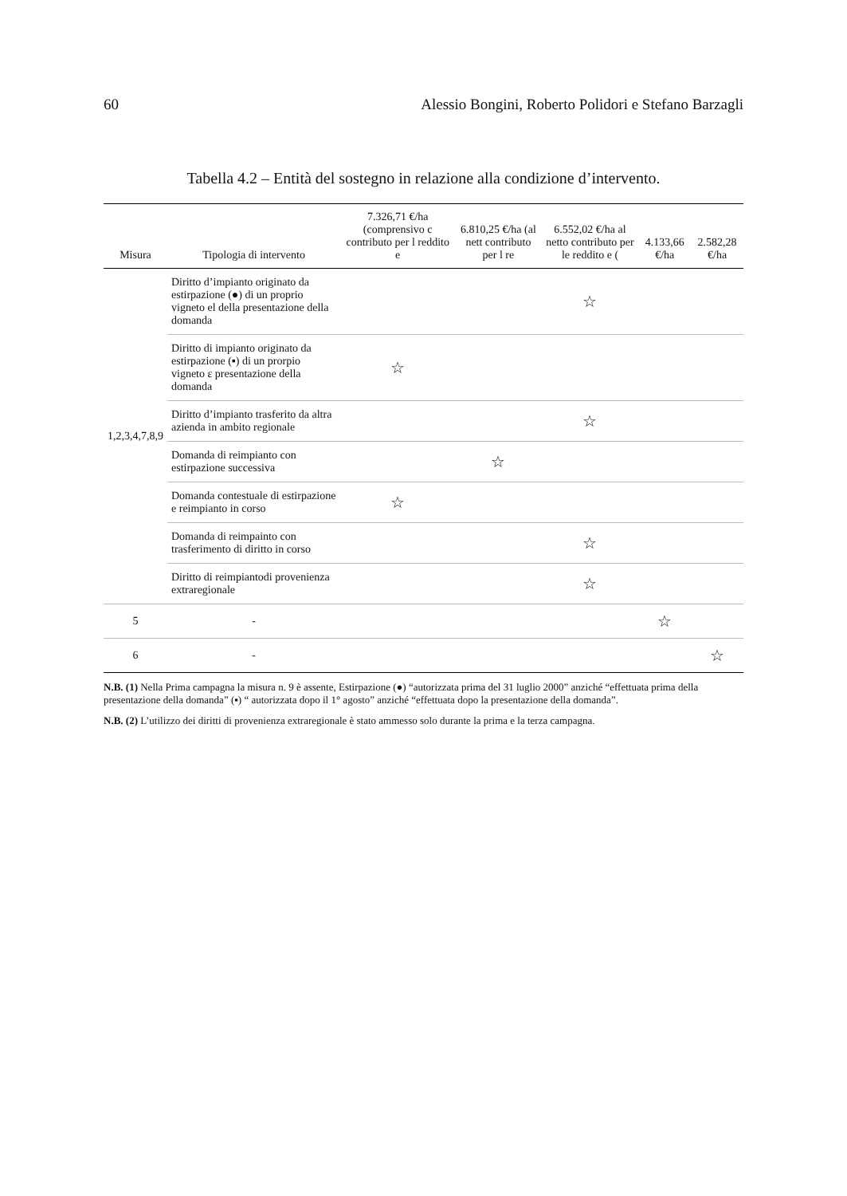60 Alessio Bongini, Roberto Polidori e Stefano Barzagli
Tabella 4.2 – Entità del sostegno in relazione alla condizione d’intervento.
| Misura | Tipologia di intervento | 7.326,71 €/ha (comprensivo c contributo per l reddito e | 6.810,25 €/ha (al nett contributo per l re | 6.552,02 €/ha al netto contributo per le reddito e ( | 4.133,66 €/ha | 2.582,28 €/ha |
| --- | --- | --- | --- | --- | --- | --- |
| 1,2,3,4,7,8,9 | Diritto d’impianto originato da estirpazione (●) di un proprio vigneto el della presentazione della domanda | | | ☆ | | |
| | Diritto di impianto originato da estirpazione (▪) di un prorpio vigneto ε presentazione della domanda | ☆ | | | | |
| | Diritto d’impianto trasferito da altra azienda in ambito regionale | | | ☆ | | |
| | Domanda di reimpianto con estirpazione successiva | | ☆ | | | |
| | Domanda contestuale di estirpazione e reimpianto in corso | ☆ | | | | |
| | Domanda di reimpainto con trasferimento di diritto in corso | | | ☆ | | |
| | Diritto di reimpiantodi provenienza extraregionale | | | ☆ | | |
| 5 | - | | | | ☆ | |
| 6 | - | | | | | ☆ |
N.B. (1) Nella Prima campagna la misura n. 9 è assente, Estirpazione (●) “autorizzata prima del 31 luglio 2000” anziché “effettuata prima della presentazione della domanda” (▪) “ autorizzata dopo il 1° agosto” anziché “effettuata dopo la presentazione della domanda”.
N.B. (2) L’utilizzo dei diritti di provenienza extraregionale è stato ammesso solo durante la prima e la terza campagna.